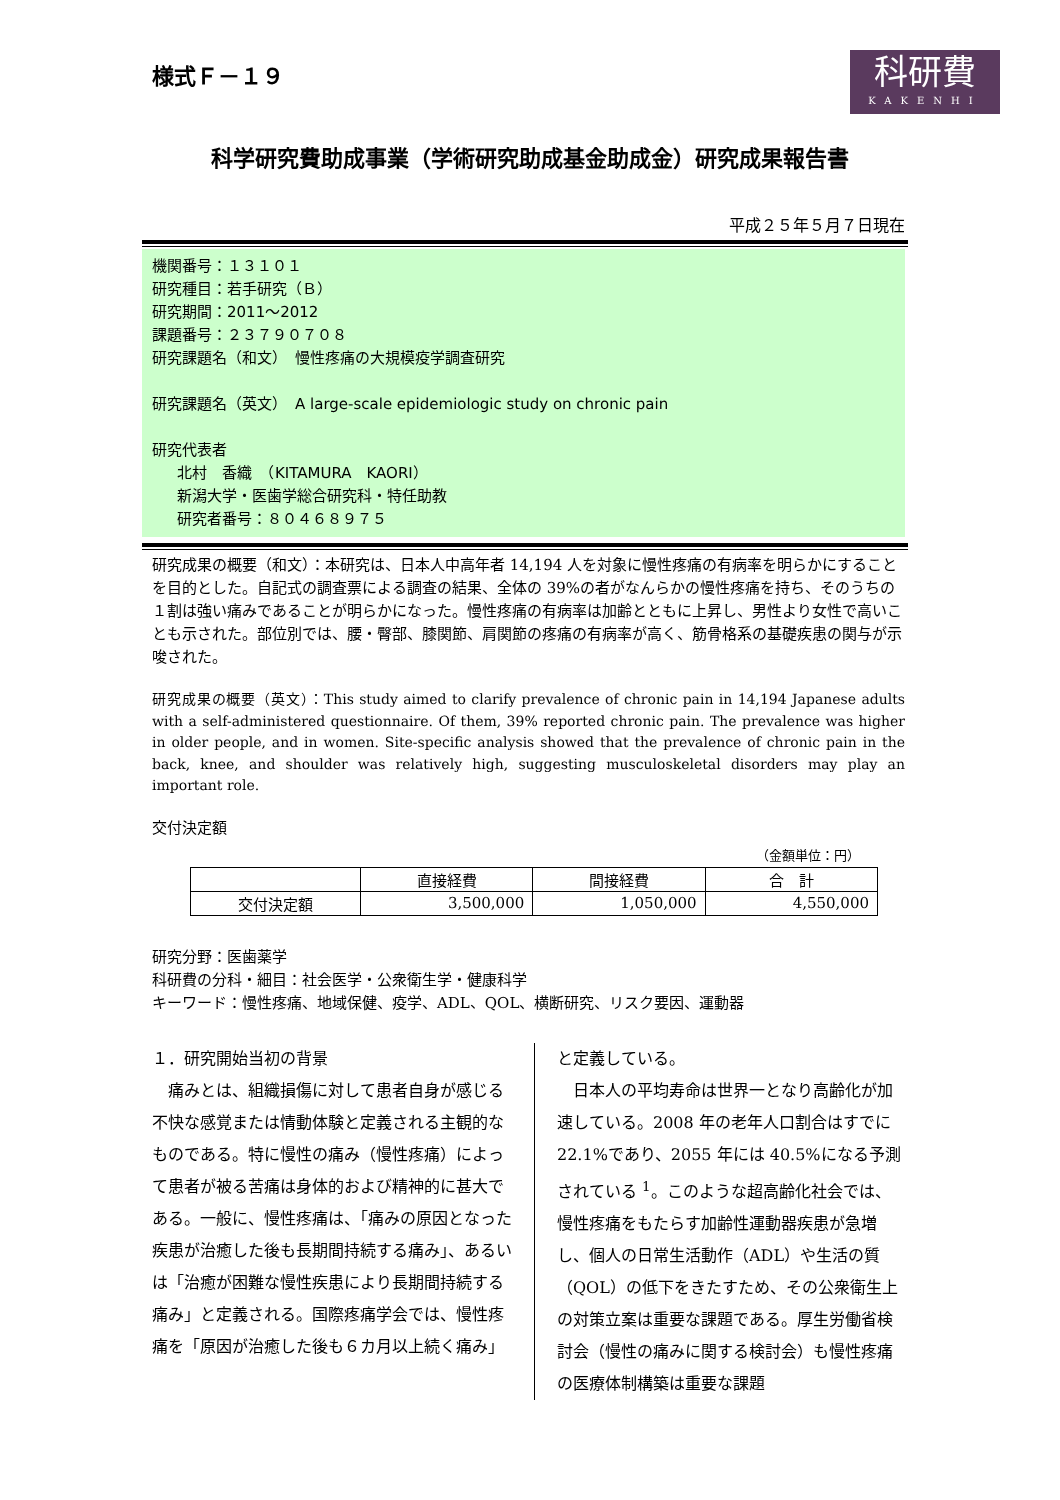様式Ｆ－１９
科研費
KAKENHI
科学研究費助成事業（学術研究助成基金助成金）研究成果報告書
平成２５年５月７日現在
機関番号：１３１０１
研究種目：若手研究（Ｂ）
研究期間：2011～2012
課題番号：２３７９０７０８
研究課題名（和文）　慢性疼痛の大規模疫学調査研究
研究課題名（英文）　A large-scale epidemiologic study on chronic pain
研究代表者
北村　香織　（KITAMURA　KAORI）
新潟大学・医歯学総合研究科・特任助教
研究者番号：８０４６８９７５
研究成果の概要（和文）：本研究は、日本人中高年者 14,194 人を対象に慢性疼痛の有病率を明らかにすることを目的とした。自記式の調査票による調査の結果、全体の 39%の者がなんらかの慢性疼痛を持ち、そのうちの１割は強い痛みであることが明らかになった。慢性疼痛の有病率は加齢とともに上昇し、男性より女性で高いことも示された。部位別では、腰・臀部、膝関節、肩関節の疼痛の有病率が高く、筋骨格系の基礎疾患の関与が示唆された。
研究成果の概要（英文）：This study aimed to clarify prevalence of chronic pain in 14,194 Japanese adults with a self-administered questionnaire. Of them, 39% reported chronic pain. The prevalence was higher in older people, and in women. Site-specific analysis showed that the prevalence of chronic pain in the back, knee, and shoulder was relatively high, suggesting musculoskeletal disorders may play an important role.
交付決定額
（金額単位：円）
| | 直接経費 | 間接経費 | 合 計 |
| --- | --- | --- | --- |
| 交付決定額 | 3,500,000 | 1,050,000 | 4,550,000 |
研究分野：医歯薬学
科研費の分科・細目：社会医学・公衆衛生学・健康科学
キーワード：慢性疼痛、地域保健、疫学、ADL、QOL、横断研究、リスク要因、運動器
１．研究開始当初の背景
　痛みとは、組織損傷に対して患者自身が感じる不快な感覚または情動体験と定義される主観的なものである。特に慢性の痛み（慢性疼痛）によって患者が被る苦痛は身体的および精神的に甚大である。一般に、慢性疼痛は、「痛みの原因となった疾患が治癒した後も長期間持続する痛み」、あるいは「治癒が困難な慢性疾患により長期間持続する痛み」と定義される。国際疼痛学会では、慢性疼痛を「原因が治癒した後も６カ月以上続く痛み」
と定義している。
　日本人の平均寿命は世界一となり高齢化が加速している。2008 年の老年人口割合はすでに 22.1%であり、2055 年には 40.5%になる予測されている <sup>1</sup>。このような超高齢化社会では、慢性疼痛をもたらす加齢性運動器疾患が急増し、個人の日常生活動作（ADL）や生活の質（QOL）の低下をきたすため、その公衆衛生上の対策立案は重要な課題である。厚生労働省検討会（慢性の痛みに関する検討会）も慢性疼痛の医療体制構築は重要な課題